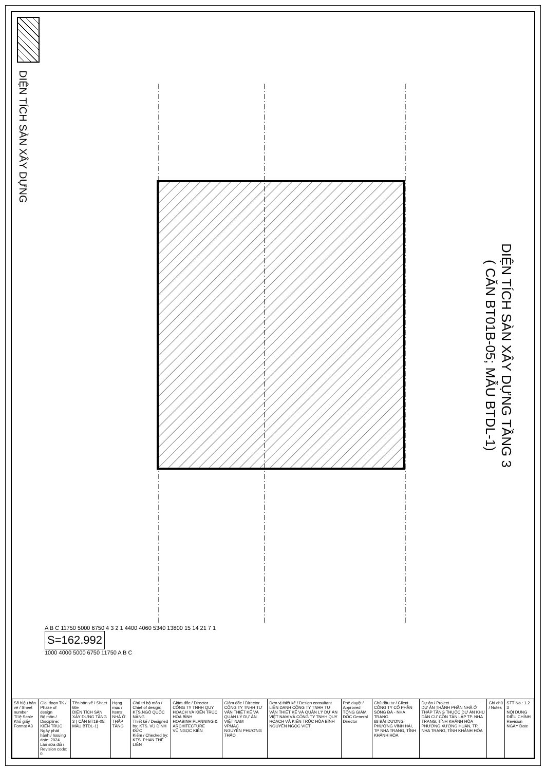DIỆN TÍCH SÀN XÂY DỰNG
A B C 11750 5000 6750 4 3 2 1 4400 4060 5340 13800 15 14 21 7 1
S=162.992
1000 4000 5000 6750 11750 A B C
DIỆN TÍCH SÀN XÂY DỰNG TẦNG 3
( CĂN BT01B-05; MẪU BTDL-1)
| Số hiệu bản vẽ / Sheet number Tỉ lệ Scale Khổ giấy Format A3 | Giai đoạn TK / Phase of design Bộ môn / Discipline: KIẾN TRÚC Ngày phát hành / Issuing date: 2024 Lần sửa đổi / Revision code: 0 | Tên bản vẽ / Sheet title DIỆN TÍCH SÀN XÂY DỰNG TẦNG 3 ( CĂN BT1B-05; MẪU BTDL-1) | Hạng mục / Items NHÀ Ở THẤP TẦNG | Chủ trì bộ môn / Chief of design: KTS.NGÔ QUỐC NĂNG Thiết kế / Designed by: KTS. VŨ ĐÌNH ĐỨC Kiểm / Checked by: KTS. PHAN THẾ LIÊN | Giám đốc / Director CÔNG TY TNHH QUY HOẠCH VÀ KIẾN TRÚC HÒA BÌNH HOABINH PLANNING & ARCHITECTURE VŨ NGỌC KIÊN | Giám đốc / Director CÔNG TY TNHH TƯ VẤN THIẾT KẾ VÀ QUẢN LÝ DỰ ÁN VIỆT NAM VPMAC NGUYỄN PHƯƠNG THẢO | Đơn vị thiết kế / Design consultant LIÊN DANH CÔNG TY TNHH TƯ VẤN THIẾT KẾ VÀ QUẢN LÝ DỰ ÁN VIỆT NAM VÀ CÔNG TY TNHH QUY HOẠCH VÀ KIẾN TRÚC HÒA BÌNH NGUYỄN NGỌC VIỆT | Phê duyệt / Approved TỔNG GIÁM ĐỐC General Director | Chủ đầu tư / Client CÔNG TY CỔ PHẦN SÔNG ĐÀ - NHA TRANG 68 BÀI DƯƠNG, PHƯỜNG VĨNH HẢI, TP NHA TRANG, TỈNH KHÁNH HÒA | Dự án / Project DỰ ÁN THÀNH PHẦN NHÀ Ở THẤP TẦNG THUỘC DỰ ÁN KHU DÂN CƯ CỒN TÂN LẬP TP. NHA TRANG, TỈNH KHÁNH HÒA PHƯỜNG XƯƠNG HUÂN, TP. NHA TRANG, TỈNH KHÁNH HÒA | Ghi chú / Notes | STT No.: 1 2 3 NỘI DUNG ĐIỀU CHỈNH Revision NGÀY Date |